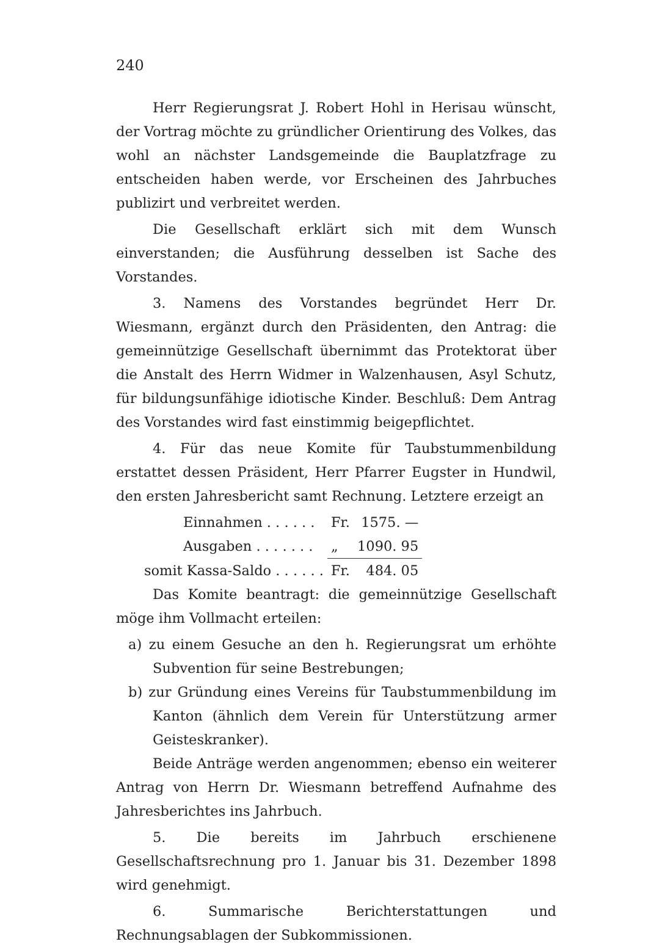240
Herr Regierungsrat J. Robert Hohl in Herisau wünscht, der Vortrag möchte zu gründlicher Orientirung des Volkes, das wohl an nächster Landsgemeinde die Bauplatzfrage zu entscheiden haben werde, vor Erscheinen des Jahrbuches publizirt und verbreitet werden.
Die Gesellschaft erklärt sich mit dem Wunsch einverstanden; die Ausführung desselben ist Sache des Vorstandes.
3. Namens des Vorstandes begründet Herr Dr. Wiesmann, ergänzt durch den Präsidenten, den Antrag: die gemeinnützige Gesellschaft übernimmt das Protektorat über die Anstalt des Herrn Widmer in Walzenhausen, Asyl Schutz, für bildungsunfähige idiotische Kinder. Beschluß: Dem Antrag des Vorstandes wird fast einstimmig beigepflichtet.
4. Für das neue Komite für Taubstummenbildung erstattet dessen Präsident, Herr Pfarrer Eugster in Hundwil, den ersten Jahresbericht samt Rechnung. Letztere erzeigt an
| Einnahmen . . . . . . | Fr. | 1575. — |
| Ausgaben . . . . . . . | „ | 1090. 95 |
| somit Kassa-Saldo . . . . . . | Fr. | 484. 05 |
Das Komite beantragt: die gemeinnützige Gesellschaft möge ihm Vollmacht erteilen:
a) zu einem Gesuche an den h. Regierungsrat um erhöhte Subvention für seine Bestrebungen;
b) zur Gründung eines Vereins für Taubstummenbildung im Kanton (ähnlich dem Verein für Unterstützung armer Geisteskranker).
Beide Anträge werden angenommen; ebenso ein weiterer Antrag von Herrn Dr. Wiesmann betreffend Aufnahme des Jahresberichtes ins Jahrbuch.
5. Die bereits im Jahrbuch erschienene Gesellschaftsrechnung pro 1. Januar bis 31. Dezember 1898 wird genehmigt.
6. Summarische Berichterstattungen und Rechnungsablagen der Subkommissionen.